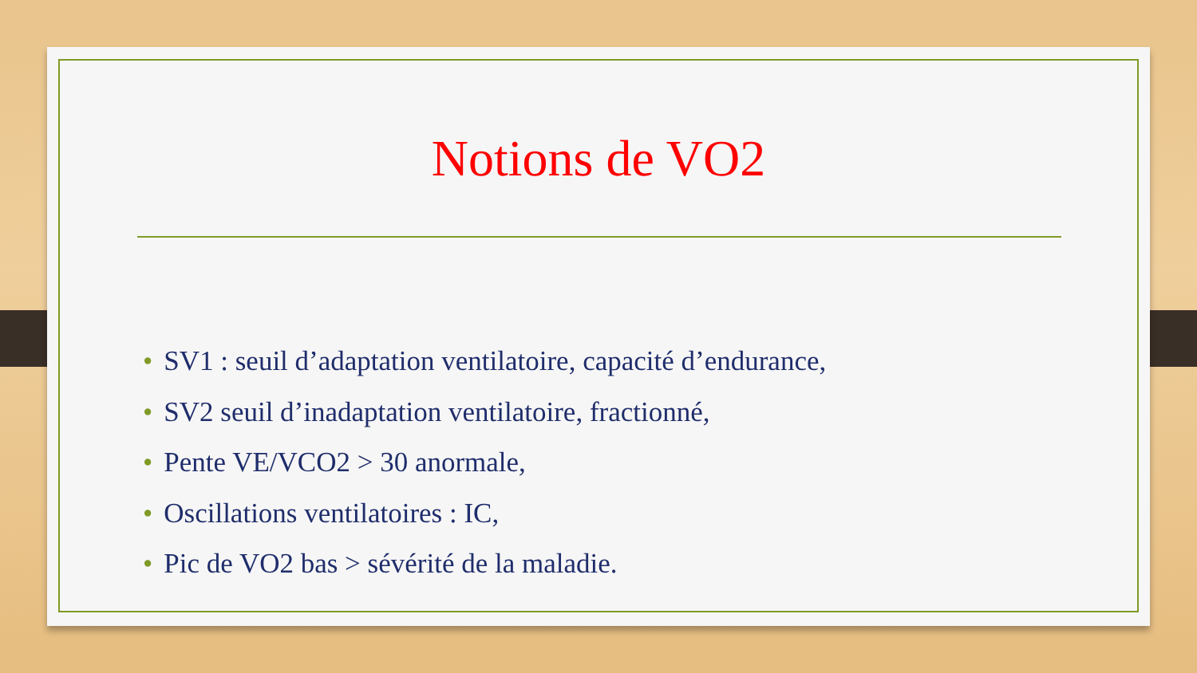Notions de VO2
• SV1 : seuil d’adaptation ventilatoire, capacité d’endurance,
• SV2 seuil d’inadaptation ventilatoire, fractionné,
• Pente VE/VCO2 > 30 anormale,
• Oscillations ventilatoires : IC,
• Pic de VO2 bas > sévérité de la maladie.